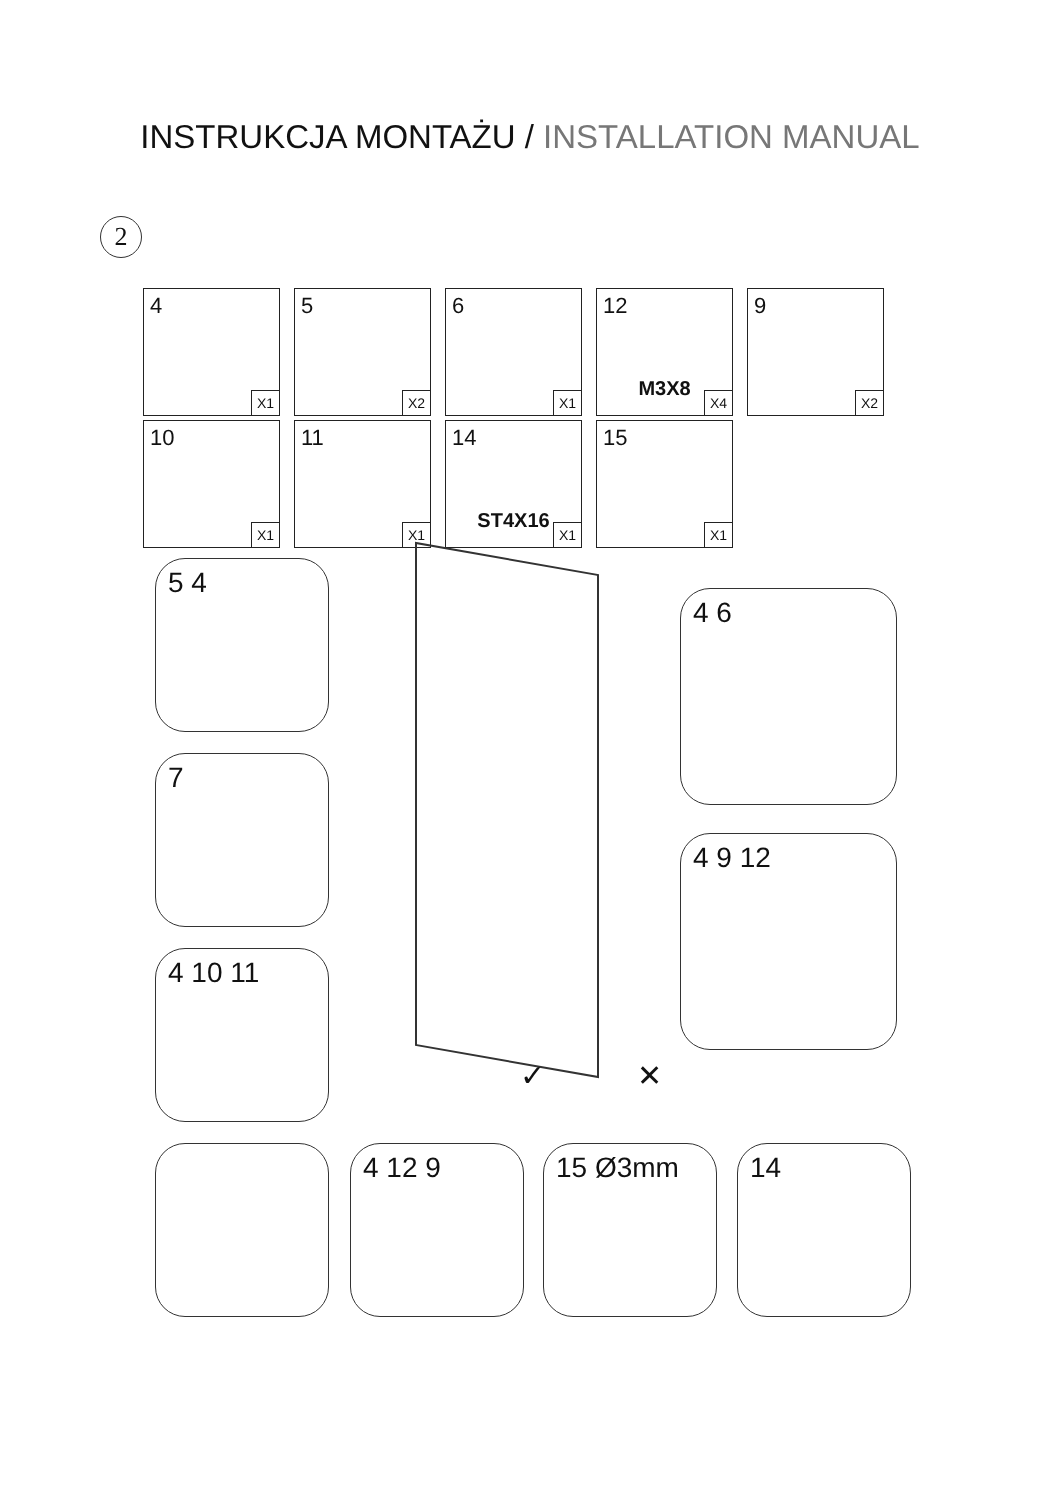INSTRUKCJA MONTAŻU / INSTALLATION MANUAL
2
4
X1
5
X2
6
X1
12
M3X8
X4
9
X2
10
X1
11
X1
14
ST4X16
X1
15
X1
5 4
7
4 10 11
4 6
4 9 12
4 12 9 15 Ø3mm 14
✓ ✕